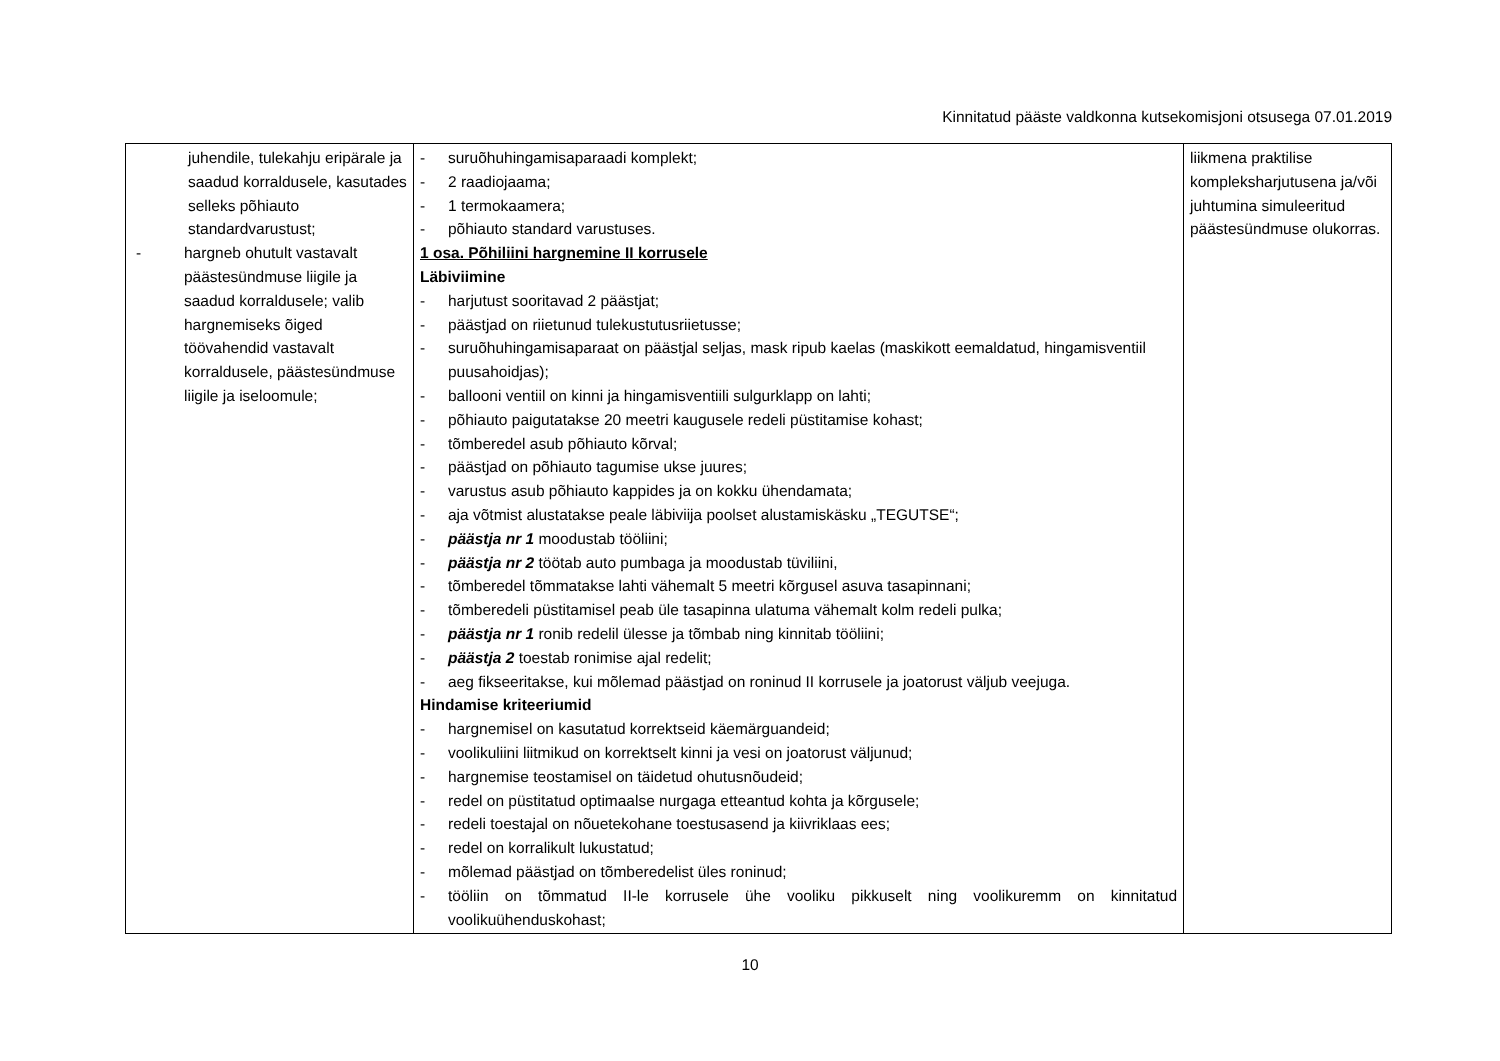Kinnitatud pääste valdkonna kutsekomisjoni otsusega 07.01.2019
| juhendile, tulekahju eripärale ja saadud korraldusele, kasutades selleks põhiauto standardvarustust; - hargneb ohutult vastavalt päästesündmuse liigile ja saadud korraldusele; valib hargnemiseks õiged töövahendid vastavalt korraldusele, päästesündmuse liigile ja iseloomule; | - suruõhuhingamisaparaadi komplekt; - 2 raadiojaama; - 1 termokaamera; - põhiauto standard varustuses. 1 osa. Põhiliini hargnemine II korrusele Läbiviimine - harjutust sooritavad 2 päästjat; - päästjad on riietunud tulekustutusriietusse; - suruõhuhingamisaparaat on päästjal seljas, mask ripub kaelas (maskikott eemaldatud, hingamisventiil puusahoidjas); - ballooni ventiil on kinni ja hingamisventiili sulgurklapp on lahti; - põhiauto paigutatakse 20 meetri kaugusele redeli püstitamise kohast; - tõmberedel asub põhiauto kõrval; - päästjad on põhiauto tagumise ukse juures; - varustus asub põhiauto kappides ja on kokku ühendamata; - aja võtmist alustatakse peale läbiviija poolset alustamiskäsku „TEGUTSE“; - päästja nr 1 moodustab tööliini; - päästja nr 2 töötab auto pumbaga ja moodustab tüviliini, - tõmberedel tõmmatakse lahti vähemalt 5 meetri kõrgusel asuva tasapinnani; - tõmberedeli püstitamisel peab üle tasapinna ulatuma vähemalt kolm redeli pulka; - päästja nr 1 ronib redelil ülesse ja tõmbab ning kinnitab tööliini; - päästja 2 toestab ronimise ajal redelit; - aeg fikseeritakse, kui mõlemad päästjad on roninud II korrusele ja joatorust väljub veejuga. Hindamise kriteeriumid - hargnemisel on kasutatud korrektseid käemärguandeid; - voolikuliini liitmikud on korrektselt kinni ja vesi on joatorust väljunud; - hargnemise teostamisel on täidetud ohutusnõudeid; - redel on püstitatud optimaalse nurgaga etteantud kohta ja kõrgusele; - redeli toestajal on nõuetekohane toestusasend ja kiivriklaas ees; - redel on korralikult lukustatud; - mõlemad päästjad on tõmberedelist üles roninud; - tööliin on tõmmatud II-le korrusele ühe vooliku pikkuselt ning voolikuremm on kinnitatud voolikuühenduskohast; | liikmena praktilise kompleksharjutusena ja/või juhtumina simuleeritud päästesündmuse olukorras. |
10